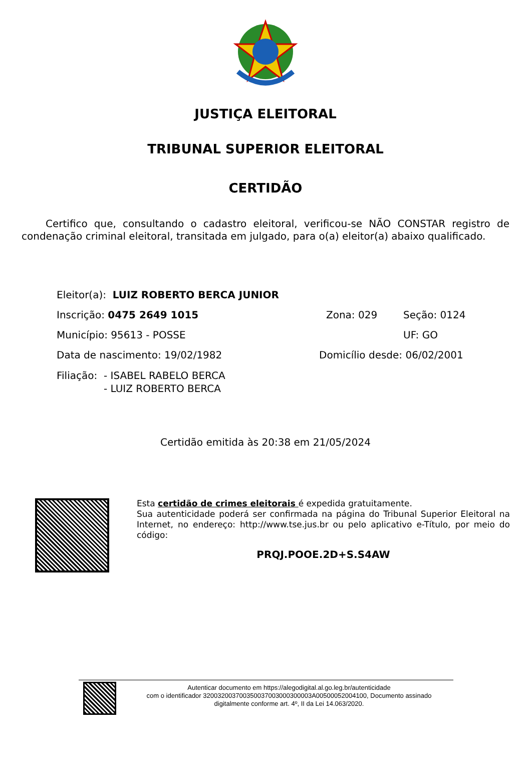JUSTIÇA ELEITORAL
TRIBUNAL SUPERIOR ELEITORAL
CERTIDÃO
Certifico que, consultando o cadastro eleitoral, verificou-se NÃO CONSTAR registro de condenação criminal eleitoral, transitada em julgado, para o(a) eleitor(a) abaixo qualificado.
Eleitor(a): LUIZ ROBERTO BERCA JUNIOR
Inscrição: 0475 2649 1015 Zona: 029 Seção: 0124
Município: 95613 - POSSE UF: GO
Data de nascimento: 19/02/1982 Domicílio desde: 06/02/2001
Filiação: - ISABEL RABELO BERCA
- LUIZ ROBERTO BERCA
Certidão emitida às 20:38 em 21/05/2024
Esta certidão de crimes eleitorais é expedida gratuitamente.
Sua autenticidade poderá ser confirmada na página do Tribunal Superior Eleitoral na Internet, no endereço: http://www.tse.jus.br ou pelo aplicativo e-Título, por meio do código:
PRQJ.POOE.2D+S.S4AW
Autenticar documento em https://alegodigital.al.go.leg.br/autenticidade
com o identificador 320032003700350037003000300003A00500052004100, Documento assinado digitalmente conforme art. 4º, II da Lei 14.063/2020.